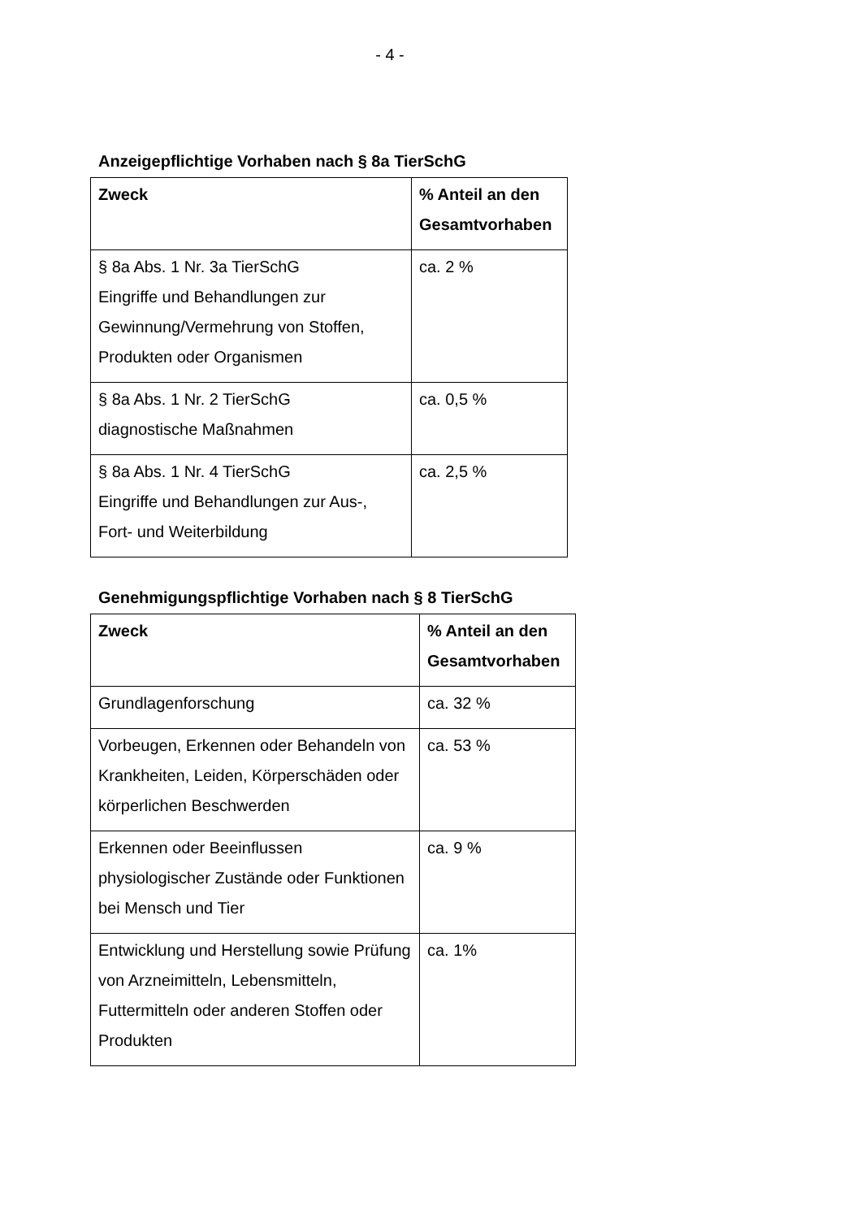- 4 -
Anzeigepflichtige Vorhaben nach § 8a TierSchG
| Zweck | % Anteil an den Gesamtvorhaben |
| --- | --- |
| § 8a Abs. 1 Nr. 3a TierSchG Eingriffe und Behandlungen zur Gewinnung/Vermehrung von Stoffen, Produkten oder Organismen | ca. 2 % |
| § 8a Abs. 1 Nr. 2 TierSchG diagnostische Maßnahmen | ca. 0,5 % |
| § 8a Abs. 1 Nr. 4 TierSchG Eingriffe und Behandlungen zur Aus-, Fort- und Weiterbildung | ca. 2,5 % |
Genehmigungspflichtige Vorhaben nach § 8 TierSchG
| Zweck | % Anteil an den Gesamtvorhaben |
| --- | --- |
| Grundlagenforschung | ca. 32 % |
| Vorbeugen, Erkennen oder Behandeln von Krankheiten, Leiden, Körperschäden oder körperlichen Beschwerden | ca. 53 % |
| Erkennen oder Beeinflussen physiologischer Zustände oder Funktionen bei Mensch und Tier | ca. 9 % |
| Entwicklung und Herstellung sowie Prüfung von Arzneimitteln, Lebensmitteln, Futtermitteln oder anderen Stoffen oder Produkten | ca. 1% |